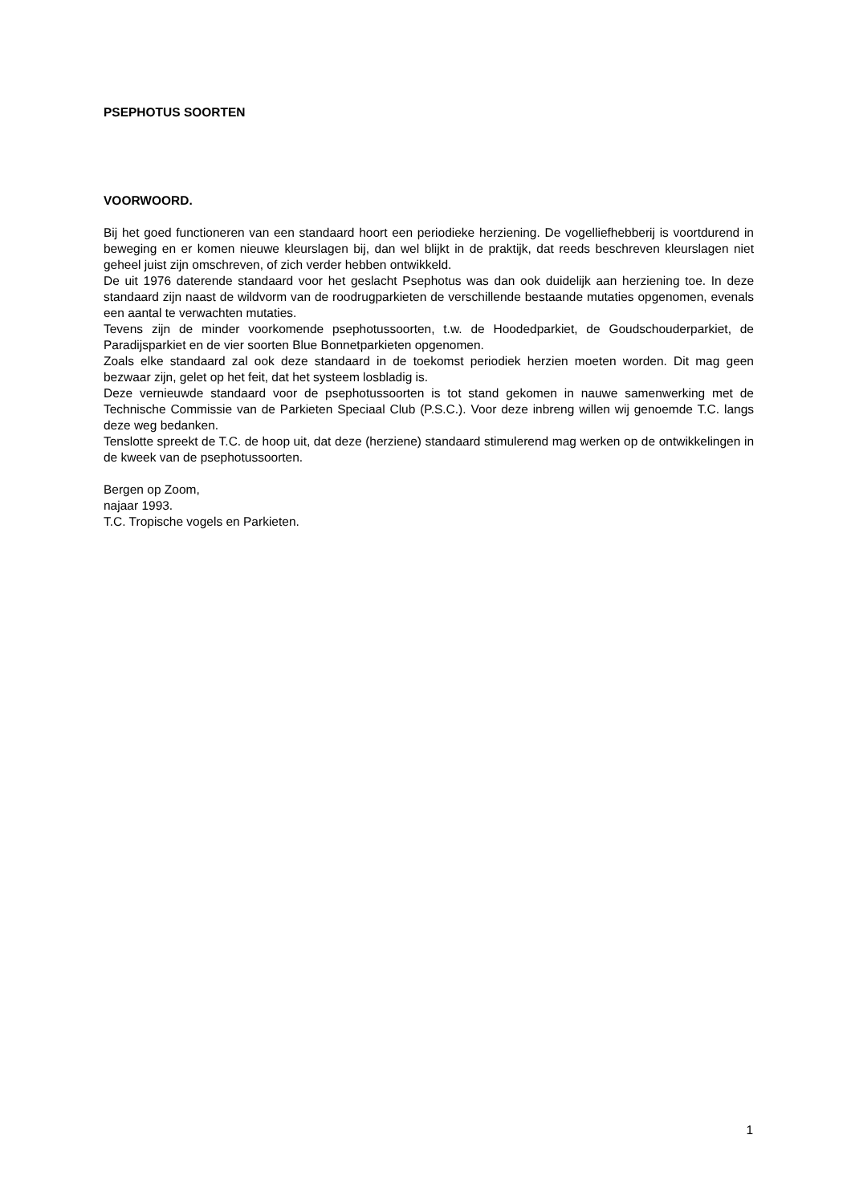PSEPHOTUS SOORTEN
VOORWOORD.
Bij het goed functioneren van een standaard hoort een periodieke herziening. De vogelliefhebberij is voortdurend in beweging en er komen nieuwe kleurslagen bij, dan wel blijkt in de praktijk, dat reeds beschreven kleurslagen niet geheel juist zijn omschreven, of zich verder hebben ontwikkeld.
De uit 1976 daterende standaard voor het geslacht Psephotus was dan ook duidelijk aan herziening toe. In deze standaard zijn naast de wildvorm van de roodrugparkieten de verschillende bestaande mutaties opgenomen, evenals een aantal te verwachten mutaties.
Tevens zijn de minder voorkomende psephotussoorten, t.w. de Hoodedparkiet, de Goudschouderparkiet, de Paradijsparkiet en de vier soorten Blue Bonnetparkieten opgenomen.
Zoals elke standaard zal ook deze standaard in de toekomst periodiek herzien moeten worden. Dit mag geen bezwaar zijn, gelet op het feit, dat het systeem losbladig is.
Deze vernieuwde standaard voor de psephotussoorten is tot stand gekomen in nauwe samenwerking met de Technische Commissie van de Parkieten Speciaal Club (P.S.C.). Voor deze inbreng willen wij genoemde T.C. langs deze weg bedanken.
Tenslotte spreekt de T.C. de hoop uit, dat deze (herziene) standaard stimulerend mag werken op de ontwikkelingen in de kweek van de psephotussoorten.
Bergen op Zoom,
najaar 1993.
T.C. Tropische vogels en Parkieten.
1